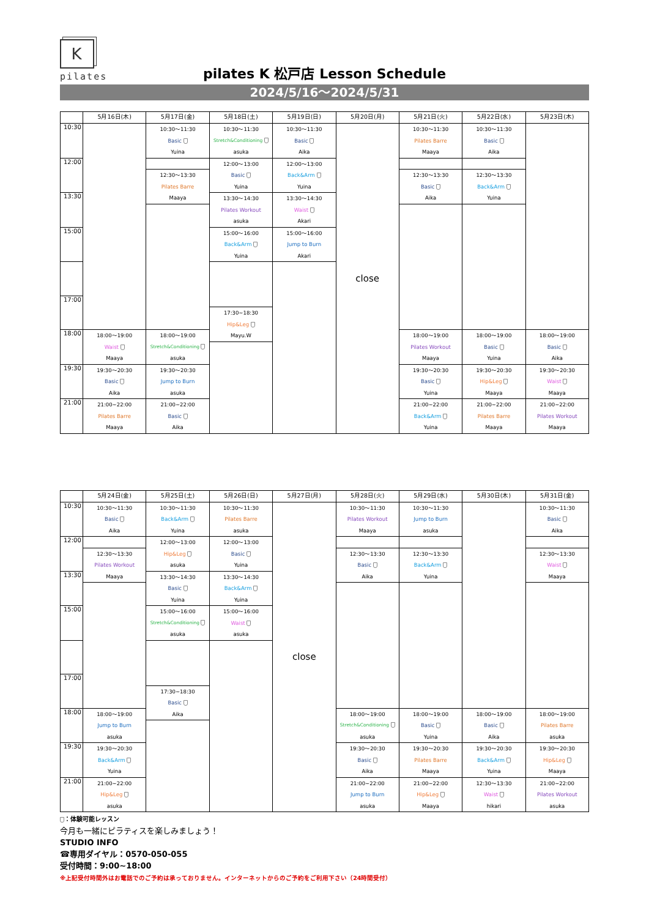K
pilates
pilates K 松戸店 Lesson Schedule
2024/5/16～2024/5/31
| | 5月16日(木) | 5月17日(金) | 5月18日(土) | 5月19日(日) | 5月20日(月) | 5月21日(火) | 5月22日(水) | 5月23日(木) |
| --- | --- | --- | --- | --- | --- | --- | --- | --- |
| 10:30 | | 10:30～11:30 Basic Yuina | 10:30～11:30 Stretch&Conditioning asuka | 10:30～11:30 Basic Aika | close | 10:30～11:30 Pilates Barre Maaya | 10:30～11:30 Basic Aika | |
| 12:00 | | | 12:00～13:00 Basic Yuina | 12:00～13:00 Back&Arm Yuina | | | | |
| | | 12:30～13:30 Pilates Barre Maaya | | | | 12:30～13:30 Basic Aika | 12:30～13:30 Back&Arm Yuina | |
| 13:30 | | | 13:30～14:30 Pilates Workout asuka | 13:30～14:30 Waist Akari | | | | |
| 15:00 | | | 15:00～16:00 Back&Arm Yuina | 15:00～16:00 Jump to Burn Akari | | | | |
| 17:00 | | | | | | | | |
| | | | 17:30~18:30 Hip&Leg Mayu.W | | | | | |
| 18:00 | 18:00～19:00 Waist Maaya | 18:00～19:00 Stretch&Conditioning asuka | | | | 18:00～19:00 Pilates Workout Maaya | 18:00～19:00 Basic Yuina | 18:00～19:00 Basic Aika |
| 19:30 | 19:30～20:30 Basic Aika | 19:30～20:30 Jump to Burn asuka | | | | 19:30～20:30 Basic Yuina | 19:30～20:30 Hip&Leg Maaya | 19:30～20:30 Waist Maaya |
| 21:00 | 21:00~22:00 Pilates Barre Maaya | 21:00~22:00 Basic Aika | | | | 21:00~22:00 Back&Arm Yuina | 21:00~22:00 Pilates Barre Maaya | 21:00~22:00 Pilates Workout Maaya |
| | 5月24日(金) | 5月25日(土) | 5月26日(日) | 5月27日(月) | 5月28日(火) | 5月29日(水) | 5月30日(木) | 5月31日(金) |
| --- | --- | --- | --- | --- | --- | --- | --- | --- |
| 10:30 | 10:30～11:30 Basic Aika | 10:30～11:30 Back&Arm Yuina | 10:30～11:30 Pilates Barre asuka | close | 10:30～11:30 Pilates Workout Maaya | 10:30～11:30 Jump to Burn asuka | | 10:30～11:30 Basic Aika |
| 12:00 | | 12:00～13:00 Hip&Leg asuka | 12:00～13:00 Basic Yuina | | | | | |
| | 12:30～13:30 Pilates Workout Maaya | | | | 12:30～13:30 Basic Aika | 12:30～13:30 Back&Arm Yuina | | 12:30～13:30 Waist Maaya |
| 13:30 | | 13:30～14:30 Basic Yuina | 13:30～14:30 Back&Arm Yuina | | | | | |
| 15:00 | | 15:00～16:00 Stretch&Conditioning asuka | 15:00～16:00 Waist asuka | | | | | |
| 17:00 | | | | | | | | |
| | | 17:30~18:30 Basic Aika | | | | | | |
| 18:00 | 18:00～19:00 Jump to Burn asuka | | | | 18:00～19:00 Stretch&Conditioning asuka | 18:00～19:00 Basic Yuina | 18:00～19:00 Basic Aika | 18:00～19:00 Pilates Barre asuka |
| 19:30 | 19:30～20:30 Back&Arm Yuina | | | | 19:30～20:30 Basic Aika | 19:30～20:30 Pilates Barre Maaya | 19:30～20:30 Back&Arm Yuina | 19:30～20:30 Hip&Leg Maaya |
| 21:00 | 21:00~22:00 Hip&Leg asuka | | | | 21:00~22:00 Jump to Burn asuka | 21:00~22:00 Hip&Leg Maaya | 12:30～13:30 Waist hikari | 21:00~22:00 Pilates Workout asuka |
：体験可能レッスン
今月も一緒にピラティスを楽しみましょう！
STUDIO INFO
☎専用ダイヤル：0570-050-055
受付時間：9:00~18:00
※上記受付時間外はお電話でのご予約は承っておりません。インターネットからのご予約をご利用下さい（24時間受付）